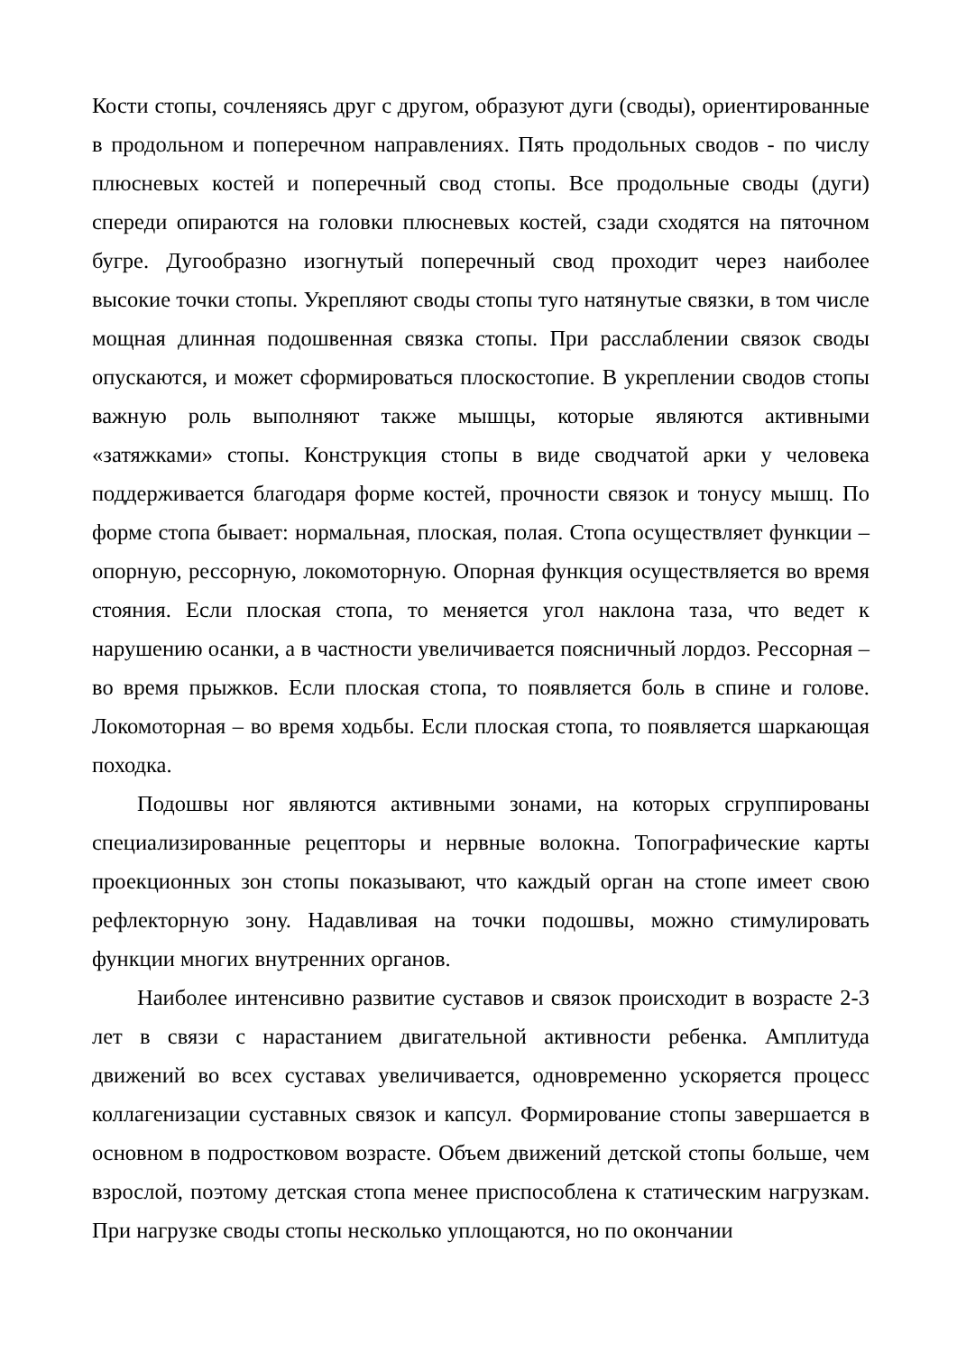Кости стопы, сочленяясь друг с другом, образуют дуги (своды), ориентированные в продольном и поперечном направлениях. Пять продольных сводов - по числу плюсневых костей и поперечный свод стопы. Все продольные своды (дуги) спереди опираются на головки плюсневых костей, сзади сходятся на пяточном бугре. Дугообразно изогнутый поперечный свод проходит через наиболее высокие точки стопы. Укрепляют своды стопы туго натянутые связки, в том числе мощная длинная подошвенная связка стопы. При расслаблении связок своды опускаются, и может сформироваться плоскостопие. В укреплении сводов стопы важную роль выполняют также мышцы, которые являются активными «затяжками» стопы. Конструкция стопы в виде сводчатой арки у человека поддерживается благодаря форме костей, прочности связок и тонусу мышц. По форме стопа бывает: нормальная, плоская, полая. Стопа осуществляет функции – опорную, рессорную, локомоторную. Опорная функция осуществляется во время стояния. Если плоская стопа, то меняется угол наклона таза, что ведет к нарушению осанки, а в частности увеличивается поясничный лордоз. Рессорная – во время прыжков. Если плоская стопа, то появляется боль в спине и голове. Локомоторная – во время ходьбы. Если плоская стопа, то появляется шаркающая походка.
Подошвы ног являются активными зонами, на которых сгруппированы специализированные рецепторы и нервные волокна. Топографические карты проекционных зон стопы показывают, что каждый орган на стопе имеет свою рефлекторную зону. Надавливая на точки подошвы, можно стимулировать функции многих внутренних органов.
Наиболее интенсивно развитие суставов и связок происходит в возрасте 2-3 лет в связи с нарастанием двигательной активности ребенка. Амплитуда движений во всех суставах увеличивается, одновременно ускоряется процесс коллагенизации суставных связок и капсул. Формирование стопы завершается в основном в подростковом возрасте. Объем движений детской стопы больше, чем взрослой, поэтому детская стопа менее приспособлена к статическим нагрузкам. При нагрузке своды стопы несколько уплощаются, но по окончании